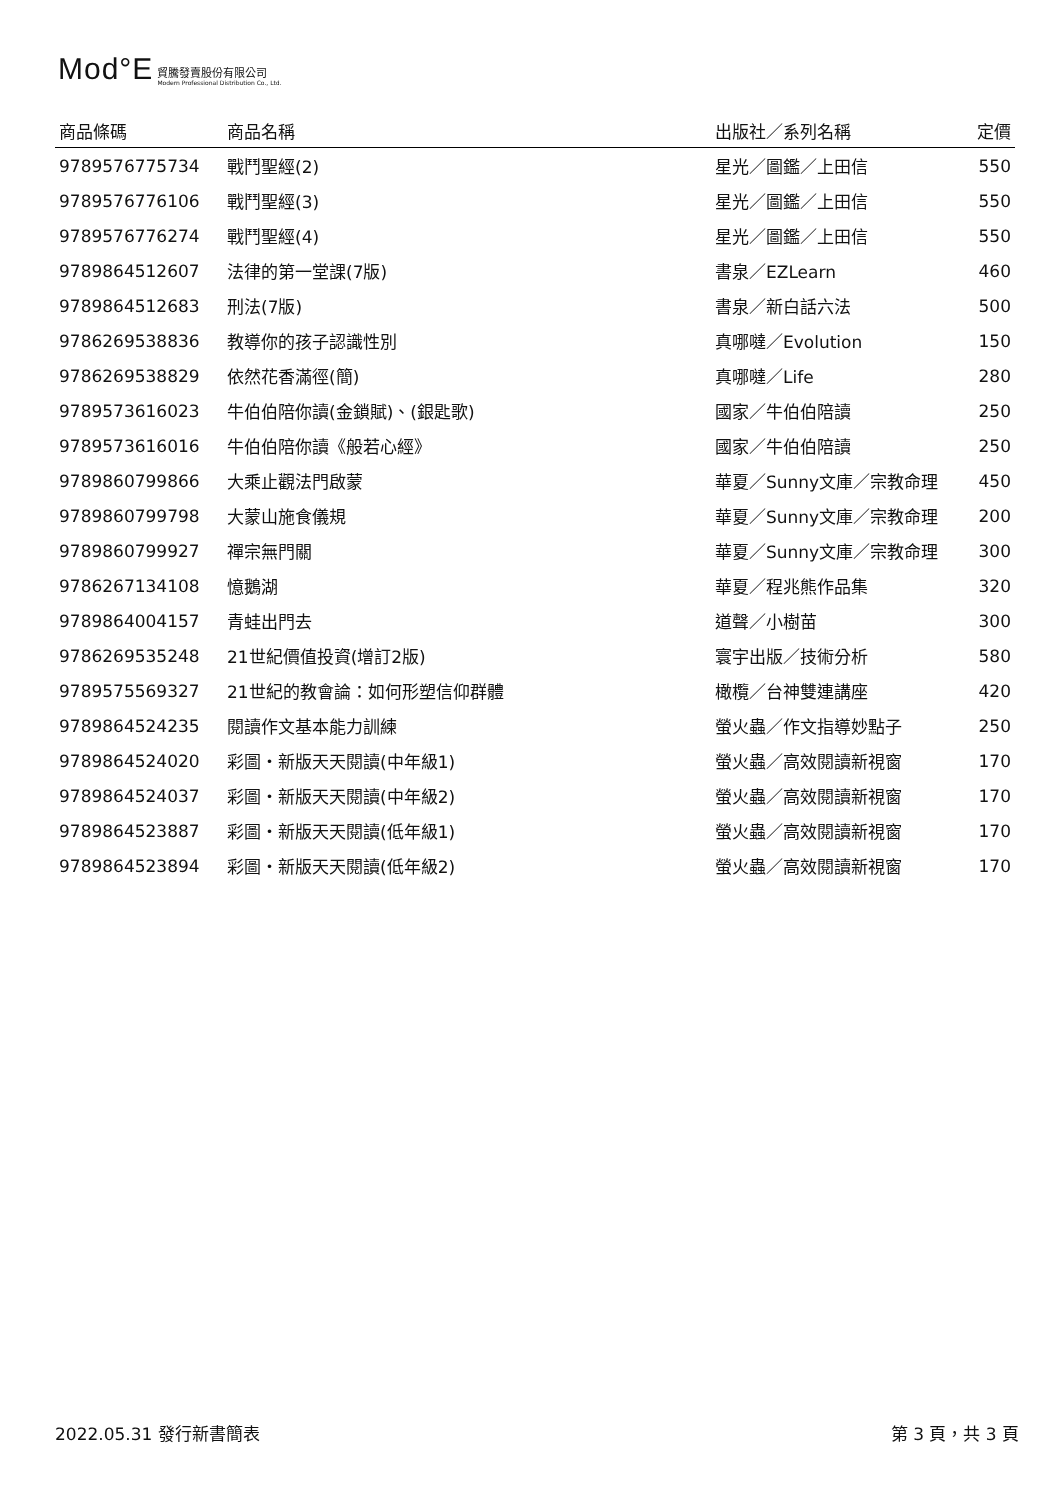Mod°E
貿騰發賣股份有限公司
Modern Professional Distribution Co., Ltd.
| 商品條碼 | 商品名稱 | 出版社／系列名稱 | 定價 |
| --- | --- | --- | --- |
| 9789576775734 | 戰鬥聖經(2) | 星光／圖鑑／上田信 | 550 |
| 9789576776106 | 戰鬥聖經(3) | 星光／圖鑑／上田信 | 550 |
| 9789576776274 | 戰鬥聖經(4) | 星光／圖鑑／上田信 | 550 |
| 9789864512607 | 法律的第一堂課(7版) | 書泉／EZLearn | 460 |
| 9789864512683 | 刑法(7版) | 書泉／新白話六法 | 500 |
| 9786269538836 | 教導你的孩子認識性別 | 真哪噠／Evolution | 150 |
| 9786269538829 | 依然花香滿徑(簡) | 真哪噠／Life | 280 |
| 9789573616023 | 牛伯伯陪你讀(金鎖賦)、(銀匙歌) | 國家／牛伯伯陪讀 | 250 |
| 9789573616016 | 牛伯伯陪你讀《般若心經》 | 國家／牛伯伯陪讀 | 250 |
| 9789860799866 | 大乘止觀法門啟蒙 | 華夏／Sunny文庫／宗教命理 | 450 |
| 9789860799798 | 大蒙山施食儀規 | 華夏／Sunny文庫／宗教命理 | 200 |
| 9789860799927 | 禪宗無門關 | 華夏／Sunny文庫／宗教命理 | 300 |
| 9786267134108 | 憶鵝湖 | 華夏／程兆熊作品集 | 320 |
| 9789864004157 | 青蛙出門去 | 道聲／小樹苗 | 300 |
| 9786269535248 | 21世紀價值投資(增訂2版) | 寰宇出版／技術分析 | 580 |
| 9789575569327 | 21世紀的教會論：如何形塑信仰群體 | 橄欖／台神雙連講座 | 420 |
| 9789864524235 | 閱讀作文基本能力訓練 | 螢火蟲／作文指導妙點子 | 250 |
| 9789864524020 | 彩圖・新版天天閱讀(中年級1) | 螢火蟲／高效閱讀新視窗 | 170 |
| 9789864524037 | 彩圖・新版天天閱讀(中年級2) | 螢火蟲／高效閱讀新視窗 | 170 |
| 9789864523887 | 彩圖・新版天天閱讀(低年級1) | 螢火蟲／高效閱讀新視窗 | 170 |
| 9789864523894 | 彩圖・新版天天閱讀(低年級2) | 螢火蟲／高效閱讀新視窗 | 170 |
2022.05.31 發行新書簡表 第 3 頁，共 3 頁